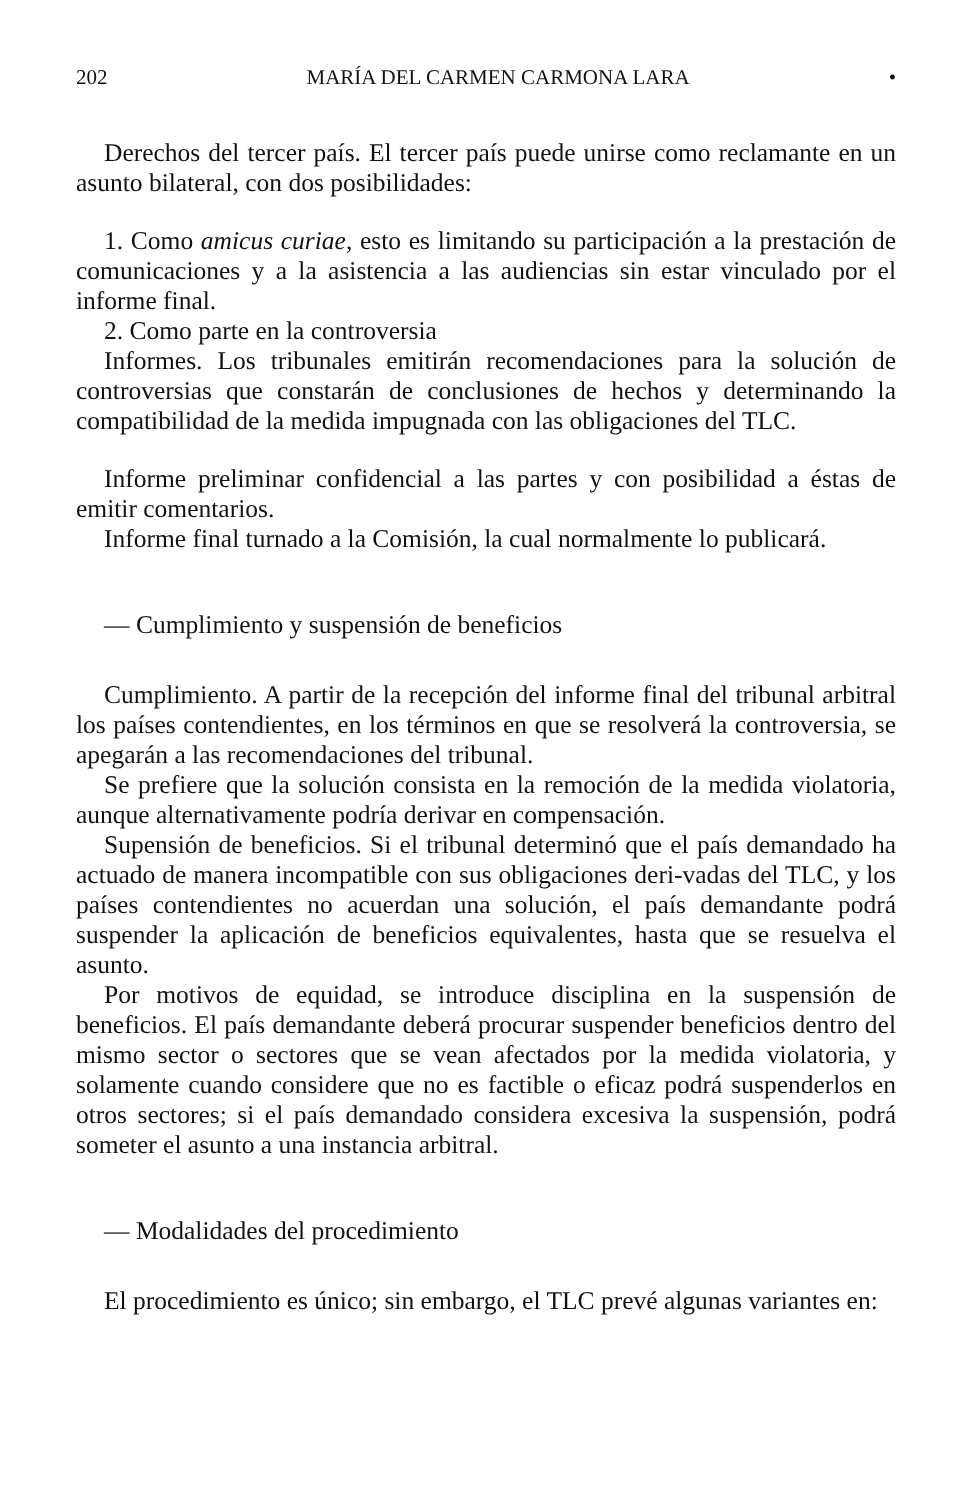202 MARÍA DEL CARMEN CARMONA LARA •
Derechos del tercer país. El tercer país puede unirse como reclamante en un asunto bilateral, con dos posibilidades:
1. Como amicus curiae, esto es limitando su participación a la prestación de comunicaciones y a la asistencia a las audiencias sin estar vinculado por el informe final.
2. Como parte en la controversia
Informes. Los tribunales emitirán recomendaciones para la solución de controversias que constarán de conclusiones de hechos y determinando la compatibilidad de la medida impugnada con las obligaciones del TLC.
Informe preliminar confidencial a las partes y con posibilidad a éstas de emitir comentarios.
Informe final turnado a la Comisión, la cual normalmente lo publicará.
— Cumplimiento y suspensión de beneficios
Cumplimiento. A partir de la recepción del informe final del tribunal arbitral los países contendientes, en los términos en que se resolverá la controversia, se apegarán a las recomendaciones del tribunal.
Se prefiere que la solución consista en la remoción de la medida violatoria, aunque alternativamente podría derivar en compensación.
Supensión de beneficios. Si el tribunal determinó que el país demandado ha actuado de manera incompatible con sus obligaciones deri-vadas del TLC, y los países contendientes no acuerdan una solución, el país demandante podrá suspender la aplicación de beneficios equivalentes, hasta que se resuelva el asunto.
Por motivos de equidad, se introduce disciplina en la suspensión de beneficios. El país demandante deberá procurar suspender beneficios dentro del mismo sector o sectores que se vean afectados por la medida violatoria, y solamente cuando considere que no es factible o eficaz podrá suspenderlos en otros sectores; si el país demandado considera excesiva la suspensión, podrá someter el asunto a una instancia arbitral.
— Modalidades del procedimiento
El procedimiento es único; sin embargo, el TLC prevé algunas variantes en: